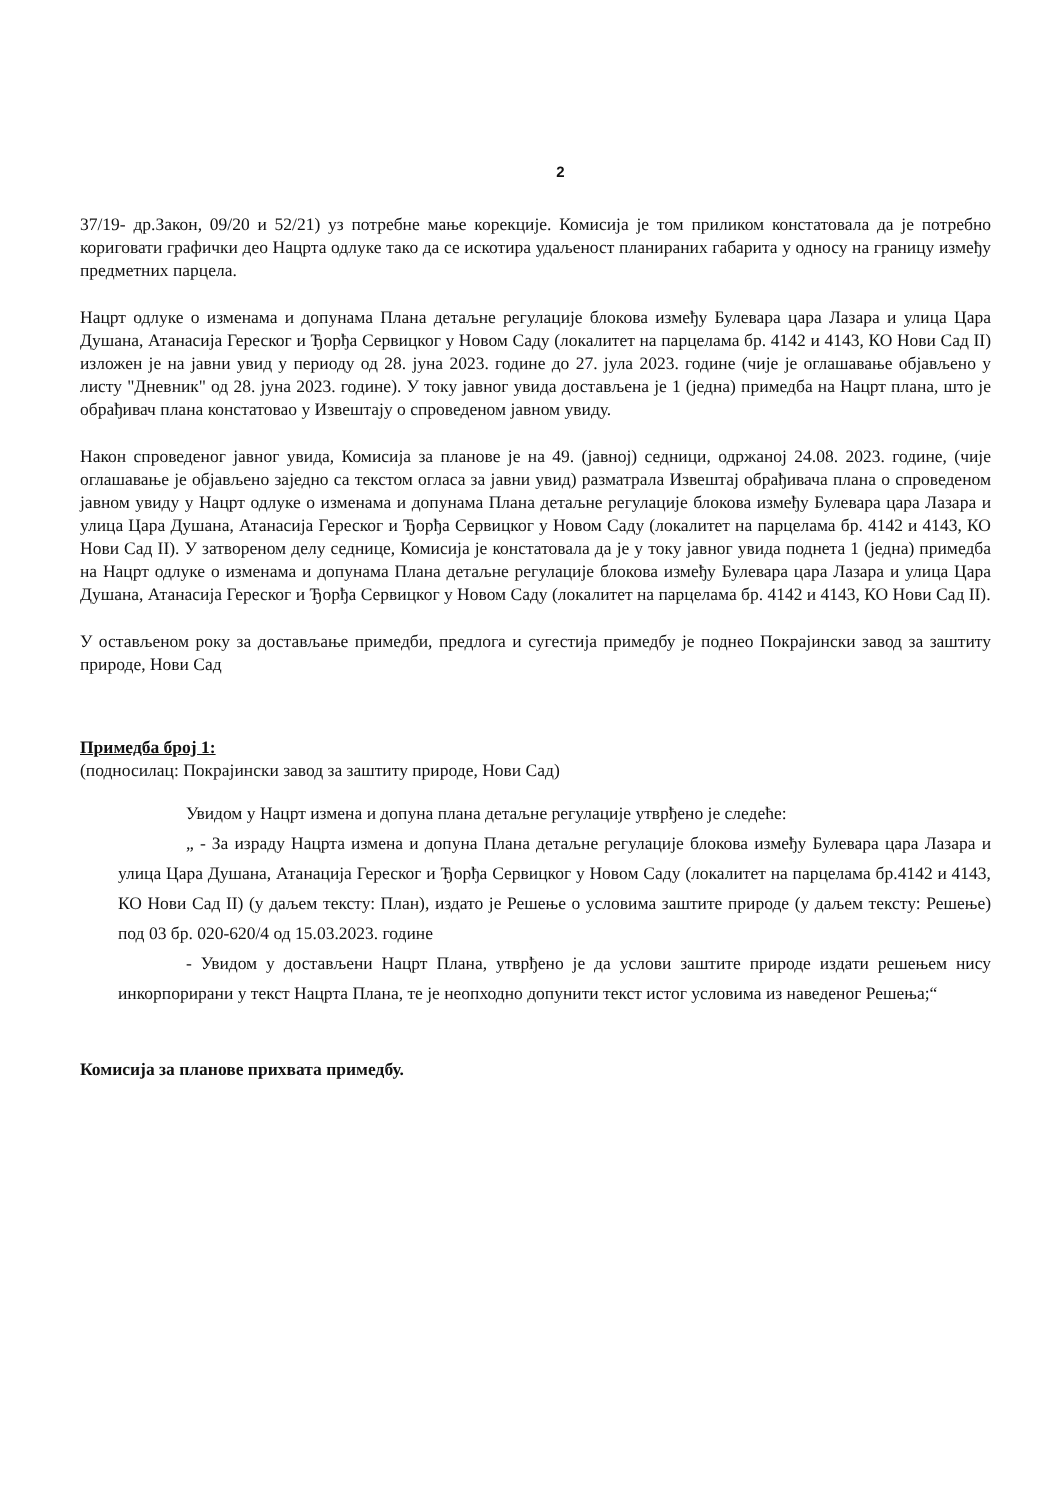2
37/19- др.Закон, 09/20 и 52/21) уз потребне мање корекције. Комисија је том приликом констатовала да је потребно кориговати графички део Нацрта одлуке тако да се искотира удаљеност планираних габарита у односу на границу између предметних парцела.
Нацрт одлуке о изменама и допунама Плана детаљне регулације блокова између Булевара цара Лазара и улица Цара Душана, Атанасија Гереског и Ђорђа Сервицког у Новом Саду (локалитет на парцелама бр. 4142 и 4143, КО Нови Сад II) изложен је на јавни увид у периоду од 28. јуна 2023. године до 27. јула 2023. године (чије је оглашавање објављено у листу "Дневник" од 28. јуна 2023. године). У току јавног увида достављена је 1 (једна) примедба на Нацрт плана, што је обрађивач плана констатовао у Извештају о спроведеном јавном увиду.
Након спроведеног јавног увида, Комисија за планове је на 49. (јавној) седници, одржаној 24.08. 2023. године, (чије оглашавање је објављено заједно са текстом огласа за јавни увид) разматрала Извештај обрађивача плана о спроведеном јавном увиду у Нацрт одлуке о изменама и допунама Плана детаљне регулације блокова између Булевара цара Лазара и улица Цара Душана, Атанасија Гереског и Ђорђа Сервицког у Новом Саду (локалитет на парцелама бр. 4142 и 4143, КО Нови Сад II). У затвореном делу седнице, Комисија је констатовала да је у току јавног увида поднета 1 (једна) примедба на Нацрт одлуке о изменама и допунама Плана детаљне регулације блокова између Булевара цара Лазара и улица Цара Душана, Атанасија Гереског и Ђорђа Сервицког у Новом Саду (локалитет на парцелама бр. 4142 и 4143, КО Нови Сад II).
У остављеном року за достављање примедби, предлога и сугестија примедбу је поднео Покрајински завод за заштиту природе, Нови Сад
Примедба број 1:
(подносилац: Покрајински завод за заштиту природе, Нови Сад)
Увидом у Нацрт измена и допуна плана детаљне регулације утврђено је следеће:
„ - За израду Нацрта измена и допуна Плана детаљне регулације блокова између Булевара цара Лазара и улица Цара Душана, Атанација Гереског и Ђорђа Сервицког у Новом Саду (локалитет на парцелама бр.4142 и 4143, КО Нови Сад II) (у даљем тексту: План), издато је Решење о условима заштите природе (у даљем тексту: Решење) под 03 бр. 020-620/4 од 15.03.2023. године
- Увидом у достављени Нацрт Плана, утврђено је да услови заштите природе издати решењем нису инкорпорирани у текст Нацрта Плана, те је неопходно допунити текст истог условима из наведеног Решења;“
Комисија за планове прихвата примедбу.